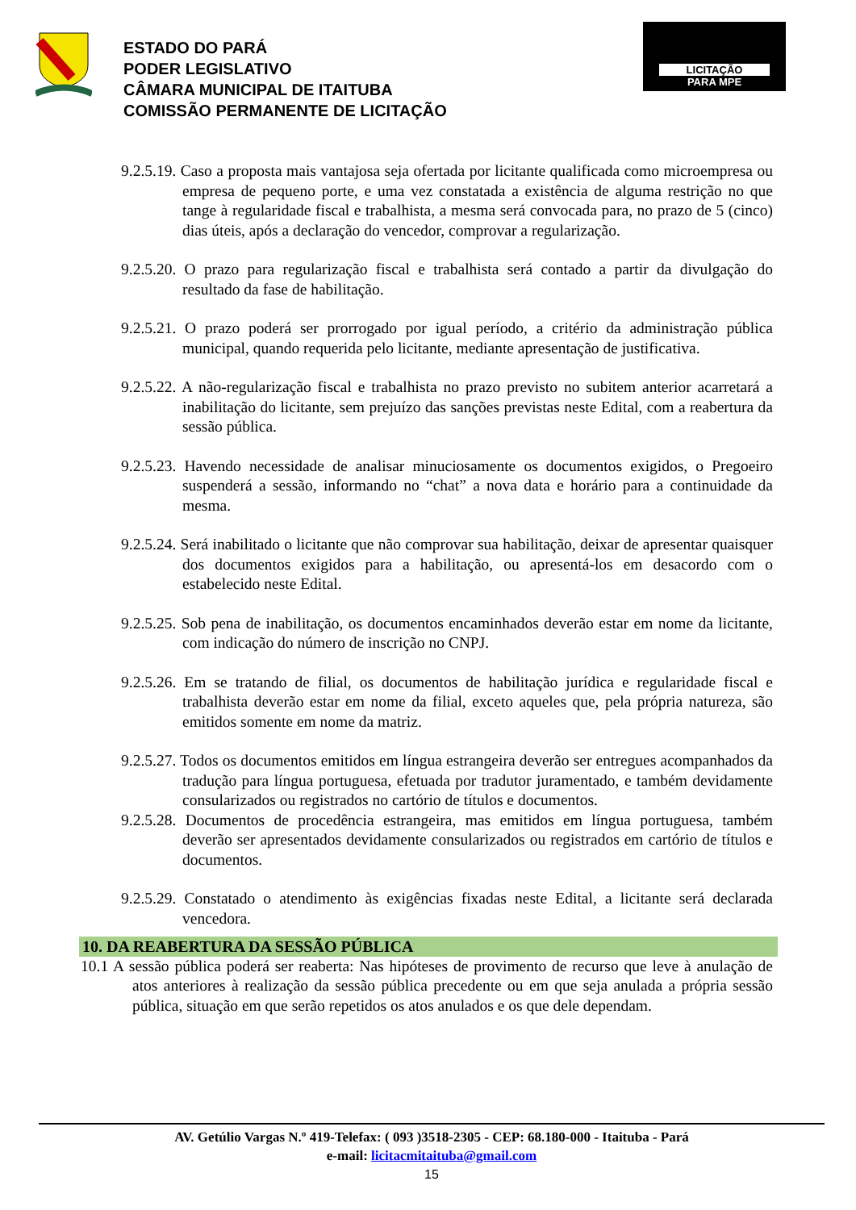ESTADO DO PARÁ
PODER LEGISLATIVO
CÂMARA MUNICIPAL DE ITAITUBA
COMISSÃO PERMANENTE DE LICITAÇÃO
LICITAÇÃO
PARA MPE
9.2.5.19. Caso a proposta mais vantajosa seja ofertada por licitante qualificada como microempresa ou empresa de pequeno porte, e uma vez constatada a existência de alguma restrição no que tange à regularidade fiscal e trabalhista, a mesma será convocada para, no prazo de 5 (cinco) dias úteis, após a declaração do vencedor, comprovar a regularização.
9.2.5.20. O prazo para regularização fiscal e trabalhista será contado a partir da divulgação do resultado da fase de habilitação.
9.2.5.21. O prazo poderá ser prorrogado por igual período, a critério da administração pública municipal, quando requerida pelo licitante, mediante apresentação de justificativa.
9.2.5.22. A não-regularização fiscal e trabalhista no prazo previsto no subitem anterior acarretará a inabilitação do licitante, sem prejuízo das sanções previstas neste Edital, com a reabertura da sessão pública.
9.2.5.23. Havendo necessidade de analisar minuciosamente os documentos exigidos, o Pregoeiro suspenderá a sessão, informando no “chat” a nova data e horário para a continuidade da mesma.
9.2.5.24. Será inabilitado o licitante que não comprovar sua habilitação, deixar de apresentar quaisquer dos documentos exigidos para a habilitação, ou apresentá-los em desacordo com o estabelecido neste Edital.
9.2.5.25. Sob pena de inabilitação, os documentos encaminhados deverão estar em nome da licitante, com indicação do número de inscrição no CNPJ.
9.2.5.26. Em se tratando de filial, os documentos de habilitação jurídica e regularidade fiscal e trabalhista deverão estar em nome da filial, exceto aqueles que, pela própria natureza, são emitidos somente em nome da matriz.
9.2.5.27. Todos os documentos emitidos em língua estrangeira deverão ser entregues acompanhados da tradução para língua portuguesa, efetuada por tradutor juramentado, e também devidamente consularizados ou registrados no cartório de títulos e documentos.
9.2.5.28. Documentos de procedência estrangeira, mas emitidos em língua portuguesa, também deverão ser apresentados devidamente consularizados ou registrados em cartório de títulos e documentos.
9.2.5.29. Constatado o atendimento às exigências fixadas neste Edital, a licitante será declarada vencedora.
10. DA REABERTURA DA SESSÃO PÚBLICA
10.1 A sessão pública poderá ser reaberta: Nas hipóteses de provimento de recurso que leve à anulação de atos anteriores à realização da sessão pública precedente ou em que seja anulada a própria sessão pública, situação em que serão repetidos os atos anulados e os que dele dependam.
AV. Getúlio Vargas N.º 419-Telefax: ( 093 )3518-2305 - CEP: 68.180-000 - Itaituba - Pará
e-mail: licitacmitaituba@gmail.com
15